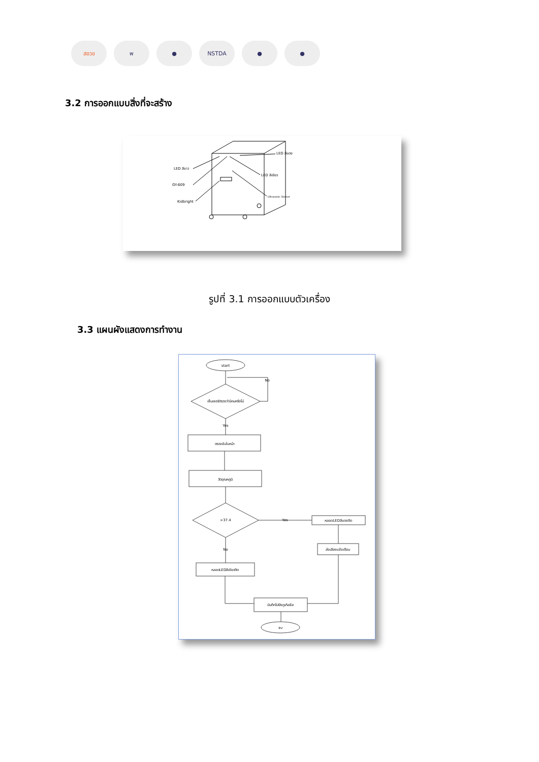สอวข พ ● NSTDA ● ●
3.2 การออกแบบสิ่งที่จะสร้าง
LED สีขาว
GY-609
Kidbright
LED สีแดง
LED สีเขียว
Ultrasonic Sensor
รูปที่ 3.1 การออกแบบตัวเครื่อง
3.3 แผนผังแสดงการทำงาน
start
เซ็นเซอร์ตรวจว่ามีคนหรือไม่
No
Yes
ตรวจจับใบหน้า
วัดอุณหภูมิ
>37.4
Yes
No
หลอดLEDสีแดงติด
ส่งเสียงแจ้งเตือน
หลอดLEDสีเขียวติด
บันทึกไปยังกูเกิลชีส
จบ